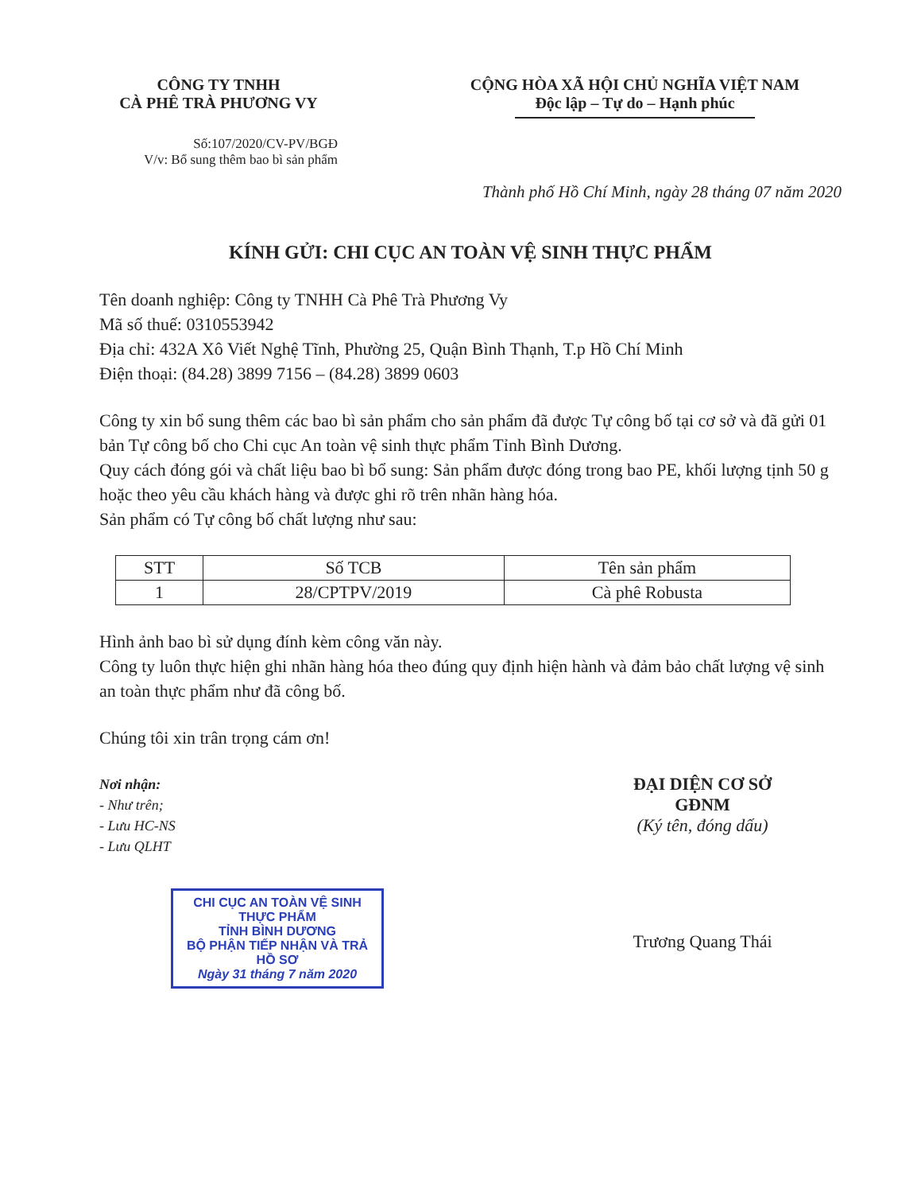CÔNG TY TNHH
CÀ PHÊ TRÀ PHƯƠNG VY
CỘNG HÒA XÃ HỘI CHỦ NGHĨA VIỆT NAM
Độc lập – Tự do – Hạnh phúc
Số:107/2020/CV-PV/BGĐ
V/v: Bổ sung thêm bao bì sản phẩm
Thành phố Hồ Chí Minh, ngày 28 tháng 07 năm 2020
KÍNH GỬI: CHI CỤC AN TOÀN VỆ SINH THỰC PHẨM
Tên doanh nghiệp: Công ty TNHH Cà Phê Trà Phương Vy
Mã số thuế: 0310553942
Địa chỉ: 432A Xô Viết Nghệ Tĩnh, Phường 25, Quận Bình Thạnh, T.p Hồ Chí Minh
Điện thoại: (84.28) 3899 7156 – (84.28) 3899 0603
Công ty xin bổ sung thêm các bao bì sản phẩm cho sản phẩm đã được Tự công bố tại cơ sở và đã gửi 01 bản Tự công bố cho Chi cục An toàn vệ sinh thực phẩm Tỉnh Bình Dương.
Quy cách đóng gói và chất liệu bao bì bổ sung: Sản phẩm được đóng trong bao PE, khối lượng tịnh 50 g hoặc theo yêu cầu khách hàng và được ghi rõ trên nhãn hàng hóa.
Sản phẩm có Tự công bố chất lượng như sau:
| STT | Số TCB | Tên sản phẩm |
| --- | --- | --- |
| 1 | 28/CPTPV/2019 | Cà phê Robusta |
Hình ảnh bao bì sử dụng đính kèm công văn này.
Công ty luôn thực hiện ghi nhãn hàng hóa theo đúng quy định hiện hành và đảm bảo chất lượng vệ sinh an toàn thực phẩm như đã công bố.
Chúng tôi xin trân trọng cám ơn!
Nơi nhận:
- Như trên;
- Lưu HC-NS
- Lưu QLHT
CHI CỤC AN TOÀN VỆ SINH THỰC PHẨM
TỈNH BÌNH DƯƠNG
BỘ PHẬN TIẾP NHẬN VÀ TRẢ HỒ SƠ
Ngày 31 tháng 7 năm 2020
ĐẠI DIỆN CƠ SỞ
GĐNM
(Ký tên, đóng dấu)
Trương Quang Thái